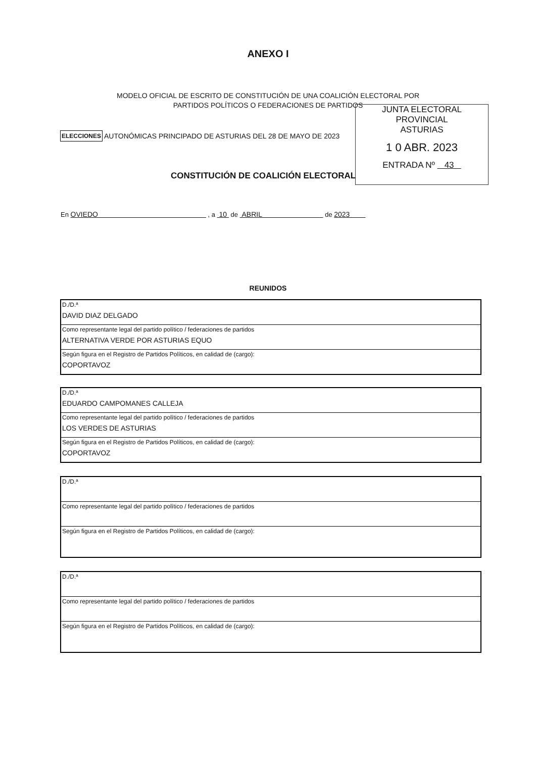ANEXO I
MODELO OFICIAL DE ESCRITO DE CONSTITUCIÓN DE UNA COALICIÓN ELECTORAL POR
PARTIDOS POLÍTICOS O FEDERACIONES DE PARTIDOS
JUNTA ELECTORAL PROVINCIAL
ASTURIAS
1 0 ABR. 2023
ENTRADA Nº 43
ELECCIONES AUTONÓMICAS PRINCIPADO DE ASTURIAS DEL 28 DE MAYO DE 2023
CONSTITUCIÓN DE COALICIÓN ELECTORAL
En OVIEDO , a 10 de ABRIL de 2023
REUNIDOS
| D./D.ª DAVID DIAZ DELGADO |
| Como representante legal del partido político / federaciones de partidos ALTERNATIVA VERDE POR ASTURIAS EQUO |
| Según figura en el Registro de Partidos Políticos, en calidad de (cargo): COPORTAVOZ |
| D./D.ª EDUARDO CAMPOMANES CALLEJA |
| Como representante legal del partido político / federaciones de partidos LOS VERDES DE ASTURIAS |
| Según figura en el Registro de Partidos Políticos, en calidad de (cargo): COPORTAVOZ |
| D./D.ª |
| Como representante legal del partido político / federaciones de partidos |
| Según figura en el Registro de Partidos Políticos, en calidad de (cargo): |
| D./D.ª |
| Como representante legal del partido político / federaciones de partidos |
| Según figura en el Registro de Partidos Políticos, en calidad de (cargo): |